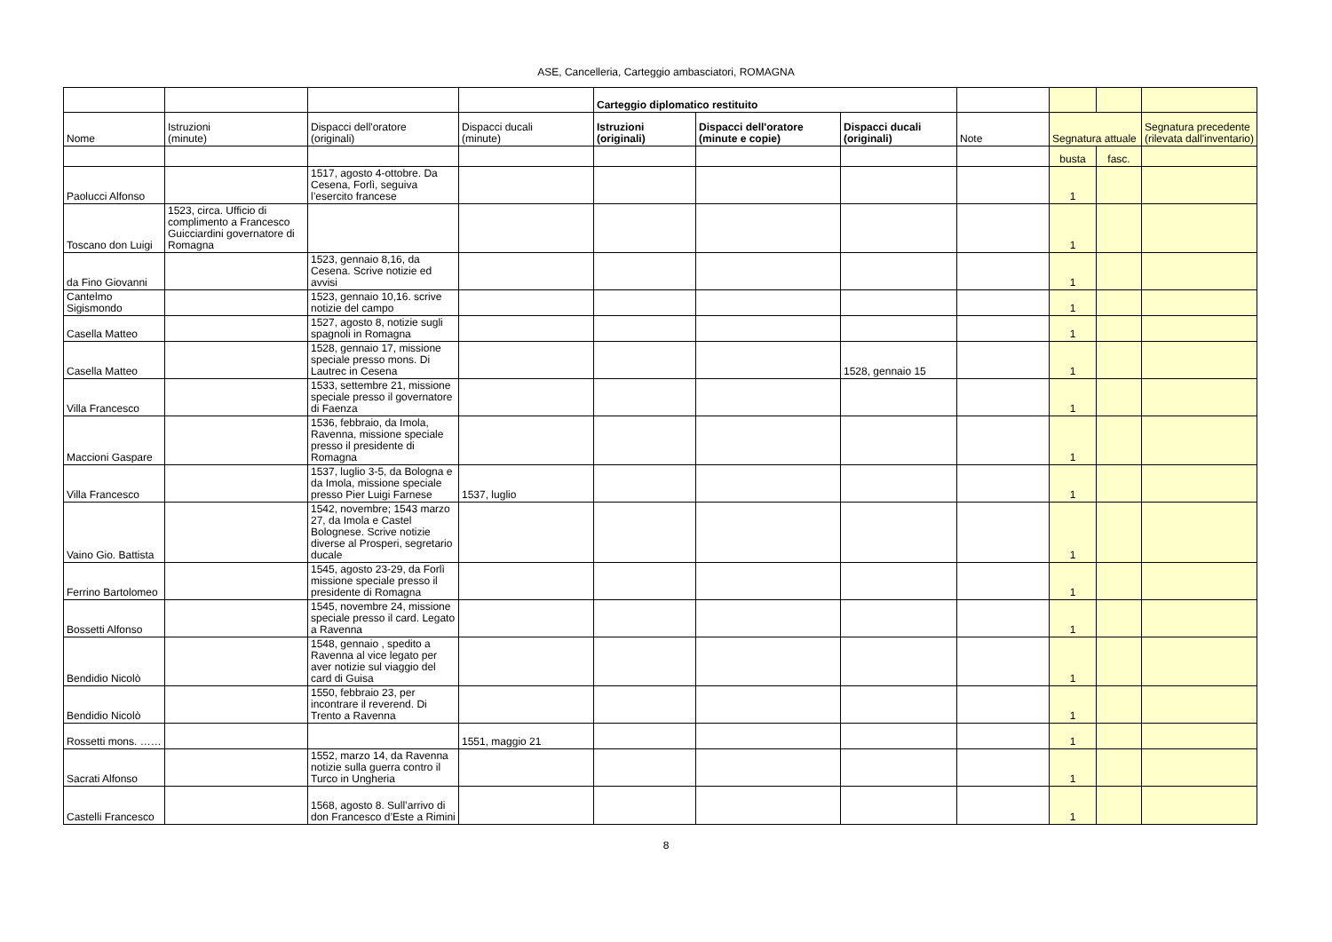ASE, Cancelleria, Carteggio ambasciatori, ROMAGNA
| | | | | Carteggio diplomatico restituito | | | | | | |
| Nome | Istruzioni (minute) | Dispacci dell'oratore (originali) | Dispacci ducali (minute) | Istruzioni (originali) | Dispacci dell'oratore (minute e copie) | Dispacci ducali (originali) | Note | Segnatura attuale | | Segnatura precedente (rilevata dall'inventario) |
| | | | | | | | | busta | fasc. | |
| Paolucci Alfonso | | 1517, agosto 4-ottobre. Da Cesena, Forlì, seguiva l’esercito francese | | | | | | 1 | | |
| Toscano don Luigi | 1523, circa. Ufficio di complimento a Francesco Guicciardini governatore di Romagna | | | | | | | 1 | | |
| da Fino Giovanni | | 1523, gennaio 8,16, da Cesena. Scrive notizie ed avvisi | | | | | | 1 | | |
| Cantelmo Sigismondo | | 1523, gennaio 10,16. scrive notizie del campo | | | | | | 1 | | |
| Casella Matteo | | 1527, agosto 8, notizie sugli spagnoli in Romagna | | | | | | 1 | | |
| Casella Matteo | | 1528, gennaio 17, missione speciale presso mons. Di Lautrec in Cesena | | | | 1528, gennaio 15 | | 1 | | |
| Villa Francesco | | 1533, settembre 21, missione speciale presso il governatore di Faenza | | | | | | 1 | | |
| Maccioni Gaspare | | 1536, febbraio, da Imola, Ravenna, missione speciale presso il presidente di Romagna | | | | | | 1 | | |
| Villa Francesco | | 1537, luglio 3-5, da Bologna e da Imola, missione speciale presso Pier Luigi Farnese | 1537, luglio | | | | | 1 | | |
| Vaino Gio. Battista | | 1542, novembre; 1543 marzo 27, da Imola e Castel Bolognese. Scrive notizie diverse al Prosperi, segretario ducale | | | | | | 1 | | |
| Ferrino Bartolomeo | | 1545, agosto 23-29, da Forlì missione speciale presso il presidente di Romagna | | | | | | 1 | | |
| Bossetti Alfonso | | 1545, novembre 24, missione speciale presso il card. Legato a Ravenna | | | | | | 1 | | |
| Bendidio Nicolò | | 1548, gennaio , spedito a Ravenna al vice legato per aver notizie sul viaggio del card di Guisa | | | | | | 1 | | |
| Bendidio Nicolò | | 1550, febbraio 23, per incontrare il reverend. Di Trento a Ravenna | | | | | | 1 | | |
| Rossetti mons. …… | | | 1551, maggio 21 | | | | | 1 | | |
| Sacrati Alfonso | | 1552, marzo 14, da Ravenna notizie sulla guerra contro il Turco in Ungheria | | | | | | 1 | | |
| Castelli Francesco | | 1568, agosto 8. Sull’arrivo di don Francesco d’Este a Rimini | | | | | | 1 | | |
8